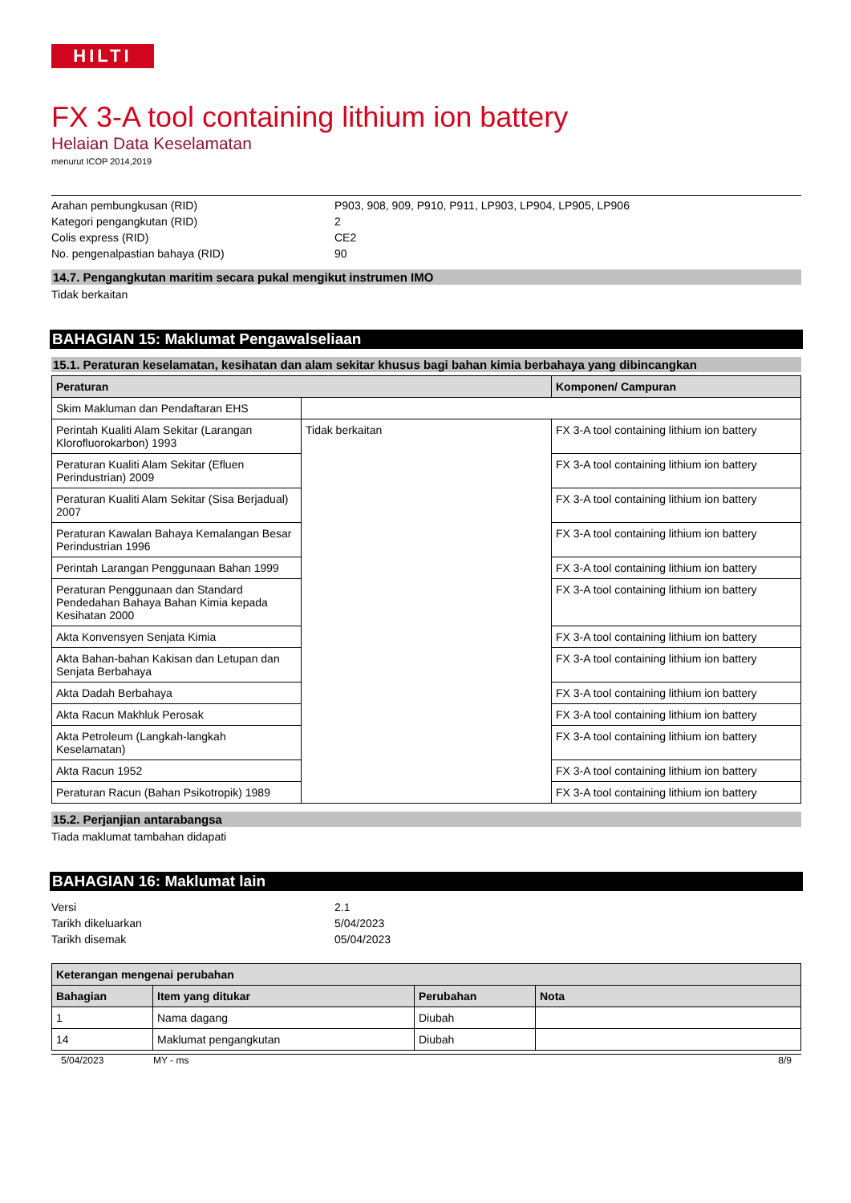HILTI
FX 3-A tool containing lithium ion battery
Helaian Data Keselamatan
menurut ICOP 2014,2019
Arahan pembungkusan (RID) P903, 908, 909, P910, P911, LP903, LP904, LP905, LP906
Kategori pengangkutan (RID) 2
Colis express (RID) CE2
No. pengenalpastian bahaya (RID) 90
14.7. Pengangkutan maritim secara pukal mengikut instrumen IMO
Tidak berkaitan
BAHAGIAN 15: Maklumat Pengawalseliaan
15.1. Peraturan keselamatan, kesihatan dan alam sekitar khusus bagi bahan kimia berbahaya yang dibincangkan
| Peraturan | | Komponen/ Campuran |
| --- | --- | --- |
| Skim Makluman dan Pendaftaran EHS | | |
| Perintah Kualiti Alam Sekitar (Larangan Klorofluorokarbon) 1993 | Tidak berkaitan | FX 3-A tool containing lithium ion battery |
| Peraturan Kualiti Alam Sekitar (Efluen Perindustrian) 2009 | | FX 3-A tool containing lithium ion battery |
| Peraturan Kualiti Alam Sekitar (Sisa Berjadual) 2007 | | FX 3-A tool containing lithium ion battery |
| Peraturan Kawalan Bahaya Kemalangan Besar Perindustrian 1996 | | FX 3-A tool containing lithium ion battery |
| Perintah Larangan Penggunaan Bahan 1999 | | FX 3-A tool containing lithium ion battery |
| Peraturan Penggunaan dan Standard Pendedahan Bahaya Bahan Kimia kepada Kesihatan 2000 | | FX 3-A tool containing lithium ion battery |
| Akta Konvensyen Senjata Kimia | | FX 3-A tool containing lithium ion battery |
| Akta Bahan-bahan Kakisan dan Letupan dan Senjata Berbahaya | | FX 3-A tool containing lithium ion battery |
| Akta Dadah Berbahaya | | FX 3-A tool containing lithium ion battery |
| Akta Racun Makhluk Perosak | | FX 3-A tool containing lithium ion battery |
| Akta Petroleum (Langkah-langkah Keselamatan) | | FX 3-A tool containing lithium ion battery |
| Akta Racun 1952 | | FX 3-A tool containing lithium ion battery |
| Peraturan Racun (Bahan Psikotropik) 1989 | | FX 3-A tool containing lithium ion battery |
15.2. Perjanjian antarabangsa
Tiada maklumat tambahan didapati
BAHAGIAN 16: Maklumat lain
Versi 2.1
Tarikh dikeluarkan 5/04/2023
Tarikh disemak 05/04/2023
| Keterangan mengenai perubahan | | | |
| --- | --- | --- | --- |
| Bahagian | Item yang ditukar | Perubahan | Nota |
| 1 | Nama dagang | Diubah | |
| 14 | Maklumat pengangkutan | Diubah | |
5/04/2023 MY - ms 8/9